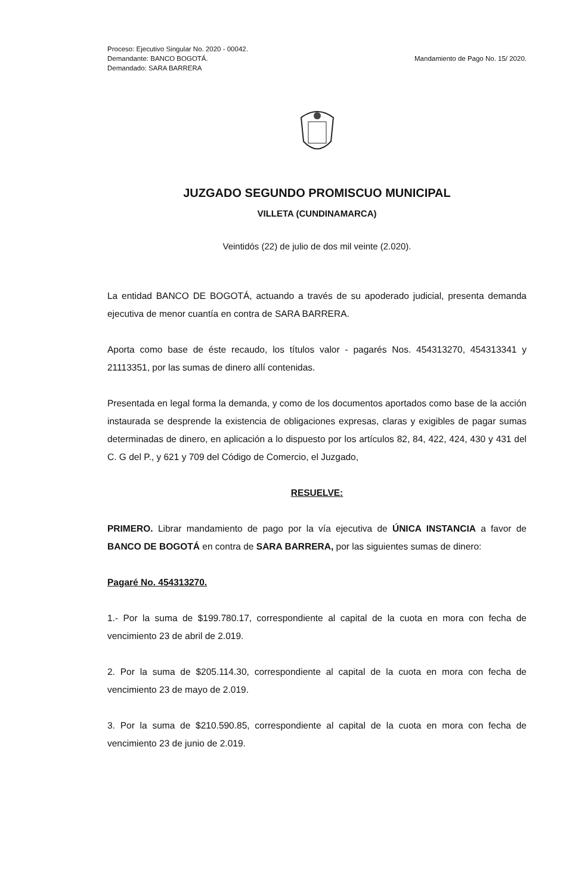Proceso: Ejecutivo Singular No. 2020 - 00042.
Demandante: BANCO BOGOTÁ.
Demandado: SARA BARRERA
Mandamiento de Pago No. 15/ 2020.
JUZGADO SEGUNDO PROMISCUO MUNICIPAL
VILLETA (CUNDINAMARCA)
Veintidós (22) de julio de dos mil veinte (2.020).
La entidad BANCO DE BOGOTÁ, actuando a través de su apoderado judicial, presenta demanda ejecutiva de menor cuantía en contra de SARA BARRERA.
Aporta como base de éste recaudo, los títulos valor - pagarés Nos. 454313270, 454313341 y 21113351, por las sumas de dinero allí contenidas.
Presentada en legal forma la demanda, y como de los documentos aportados como base de la acción instaurada se desprende la existencia de obligaciones expresas, claras y exigibles de pagar sumas determinadas de dinero, en aplicación a lo dispuesto por los artículos 82, 84, 422, 424, 430 y 431 del C. G del P., y 621 y 709 del Código de Comercio, el Juzgado,
RESUELVE:
PRIMERO. Librar mandamiento de pago por la vía ejecutiva de ÚNICA INSTANCIA a favor de BANCO DE BOGOTÁ en contra de SARA BARRERA, por las siguientes sumas de dinero:
Pagaré No. 454313270.
1.- Por la suma de $199.780.17, correspondiente al capital de la cuota en mora con fecha de vencimiento 23 de abril de 2.019.
2. Por la suma de $205.114.30, correspondiente al capital de la cuota en mora con fecha de vencimiento 23 de mayo de 2.019.
3. Por la suma de $210.590.85, correspondiente al capital de la cuota en mora con fecha de vencimiento 23 de junio de 2.019.